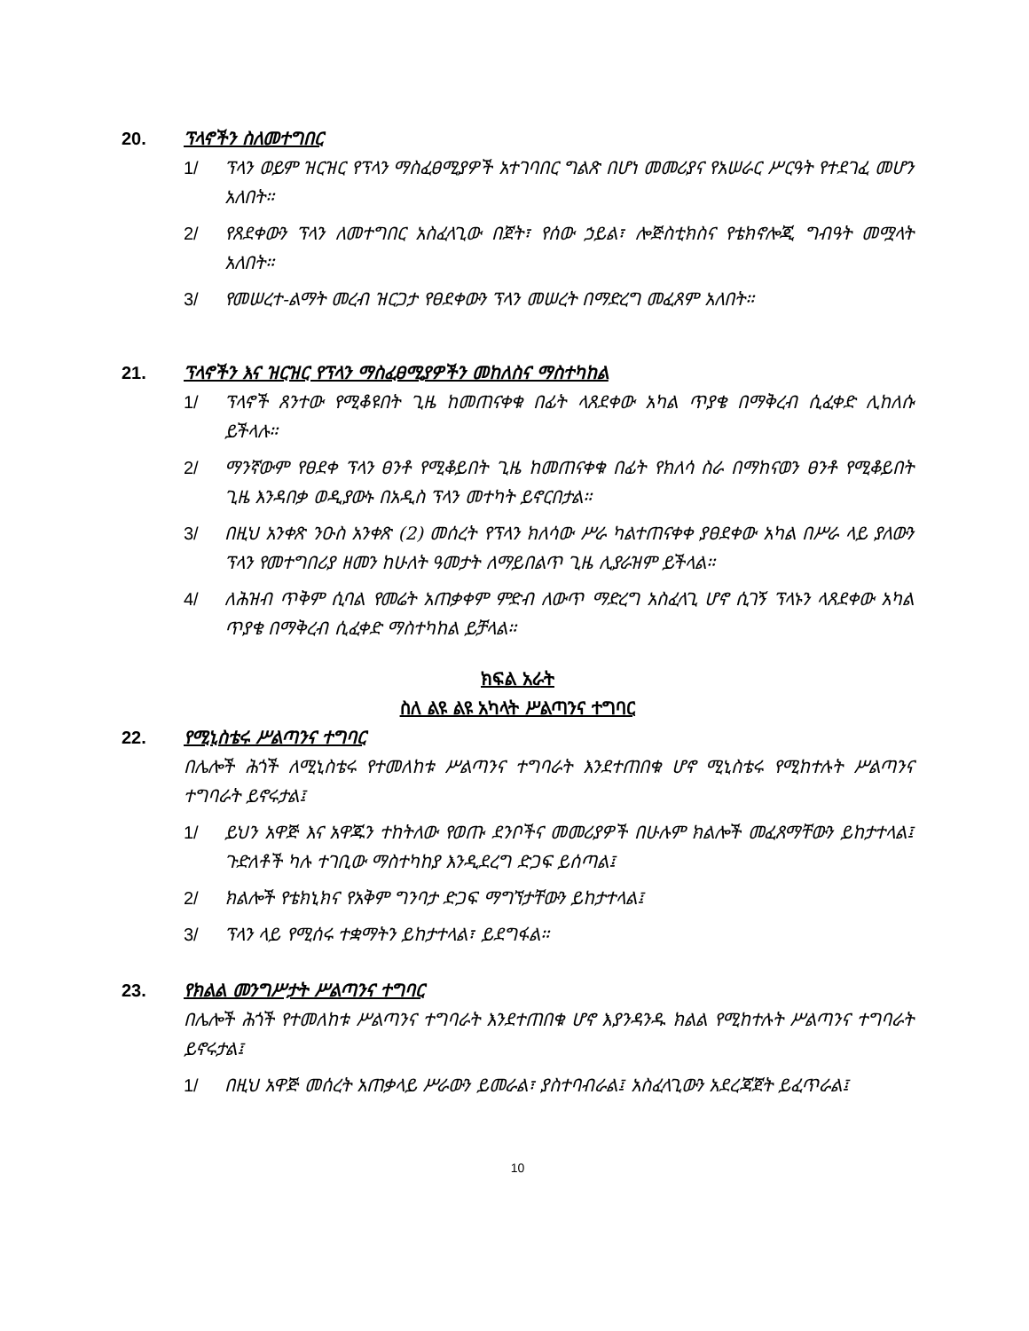20. ፕላኖችን ስለመተግበር
1/ ፕላን ወይም ዝርዝር የፕላን ማስፈፀሚያዎች አተገባበር ግልጽ በሆነ መመሪያና የአሠራር ሥርዓት የተደገፈ መሆን አለበት።
2/ የጸደቀውን ፕላን ለመተግበር አስፈላጊው በጀት፣ የሰው ኃይል፣ ሎጅስቲክስና የቴክኖሎጂ ግብዓት መሟላት አለበት።
3/ የመሠረተ-ልማት መረብ ዝርጋታ የፀደቀውን ፕላን መሠረት በማድረግ መፈጸም አለበት።
21. ፕላኖችን እና ዝርዝር የፕላን ማስፈፀሚያዎችን መከለስና ማስተካከል
1/ ፕላኖች ጸንተው የሚቆዩበት ጊዜ ከመጠናቀቁ በፊት ላጸደቀው አካል ጥያቄ በማቅረብ ሲፈቀድ ሊከለሱ ይችላሉ።
2/ ማንኛውም የፀደቀ ፕላን ፀንቶ የሚቆይበት ጊዜ ከመጠናቀቁ በፊት የክለሳ ስራ በማከናወን ፀንቶ የሚቆይበት ጊዜ እንዳበቃ ወዲያውኑ በአዲስ ፕላን መተካት ይኖርበታል።
3/ በዚህ አንቀጽ ንዑስ አንቀጽ (2) መሰረት የፕላን ክለሳው ሥራ ካልተጠናቀቀ ያፀደቀው አካል በሥራ ላይ ያለውን ፕላን የመተግበሪያ ዘመን ከሁለት ዓመታት ለማይበልጥ ጊዜ ሊያራዝም ይችላል።
4/ ለሕዝብ ጥቅም ሲባል የመሬት አጠቃቀም ምድብ ለውጥ ማድረግ አስፈላጊ ሆኖ ሲገኝ ፕላኑን ላጸደቀው አካል ጥያቄ በማቅረብ ሲፈቀድ ማስተካከል ይቻላል።
ክፍል አራት
ስለ ልዩ ልዩ አካላት ሥልጣንና ተግባር
22. የሚኒስቴሩ ሥልጣንና ተግባር
በሌሎች ሕጎች ለሚኒስቴሩ የተመለከቱ ሥልጣንና ተግባራት እንደተጠበቁ ሆኖ ሚኒስቴሩ የሚከተሉት ሥልጣንና ተግባራት ይኖሩታል፤
1/ ይህን አዋጅ እና አዋጁን ተከትለው የወጡ ደንቦችና መመሪያዎች በሁሉም ክልሎች መፈጸማቸውን ይከታተላል፤ ጉድለቶች ካሉ ተገቢው ማስተካከያ እንዲደረግ ድጋፍ ይሰጣል፤
2/ ክልሎች የቴክኒክና የአቅም ግንባታ ድጋፍ ማግኘታቸውን ይከታተላል፤
3/ ፕላን ላይ የሚሰሩ ተቋማትን ይከታተላል፣ ይደግፋል።
23. የክልል መንግሥታት ሥልጣንና ተግባር
በሌሎች ሕጎች የተመለከቱ ሥልጣንና ተግባራት እንደተጠበቁ ሆኖ እያንዳንዱ ክልል የሚከተሉት ሥልጣንና ተግባራት ይኖሩታል፤
1/ በዚህ አዋጅ መሰረት አጠቃላይ ሥራውን ይመራል፣ ያስተባብራል፤ አስፈላጊውን አደረጃጀት ይፈጥራል፤
10